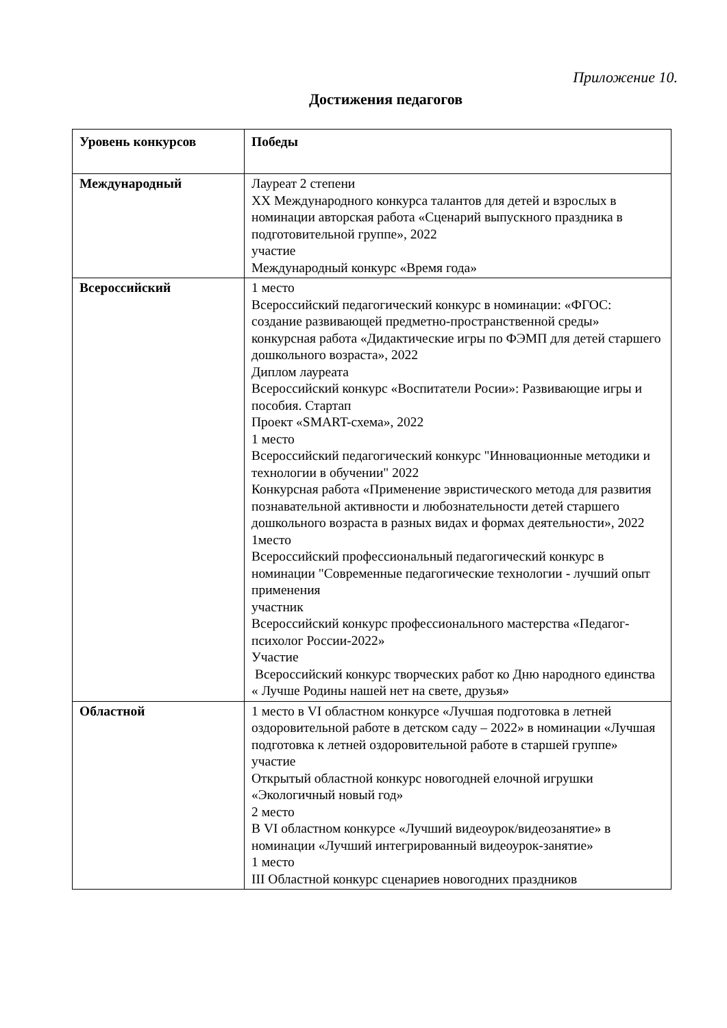Приложение 10.
Достижения педагогов
| Уровень конкурсов | Победы |
| --- | --- |
| Международный | Лауреат 2 степени XX Международного конкурса талантов для детей и взрослых в номинации авторская работа «Сценарий выпускного праздника в подготовительной группе», 2022 участие Международный конкурс «Время года» |
| Всероссийский | 1 место Всероссийский педагогический конкурс в номинации: «ФГОС: создание развивающей предметно-пространственной среды» конкурсная работа «Дидактические игры по ФЭМП для детей старшего дошкольного возраста», 2022 Диплом лауреата Всероссийский конкурс «Воспитатели Росии»: Развивающие игры и пособия. Стартап Проект «SMART-схема», 2022 1 место Всероссийский педагогический конкурс "Инновационные методики и технологии в обучении" 2022 Конкурсная работа «Применение эвристического метода для развития познавательной активности и любознательности детей старшего дошкольного возраста в разных видах и формах деятельности», 2022 1место Всероссийский профессиональный педагогический конкурс в номинации "Современные педагогические технологии - лучший опыт применения участник Всероссийский конкурс профессионального мастерства «Педагог-психолог России-2022» Участие Всероссийский конкурс творческих работ ко Дню народного единства « Лучше Родины нашей нет на свете, друзья» |
| Областной | 1 место в VI областном конкурсе «Лучшая подготовка в летней оздоровительной работе в детском саду – 2022» в номинации «Лучшая подготовка к летней оздоровительной работе в старшей группе» участие Открытый областной конкурс новогодней елочной игрушки «Экологичный новый год» 2 место В VI областном конкурсе «Лучший видеоурок/видеозанятие» в номинации «Лучший интегрированный видеоурок-занятие» 1 место III Областной конкурс сценариев новогодних праздников |